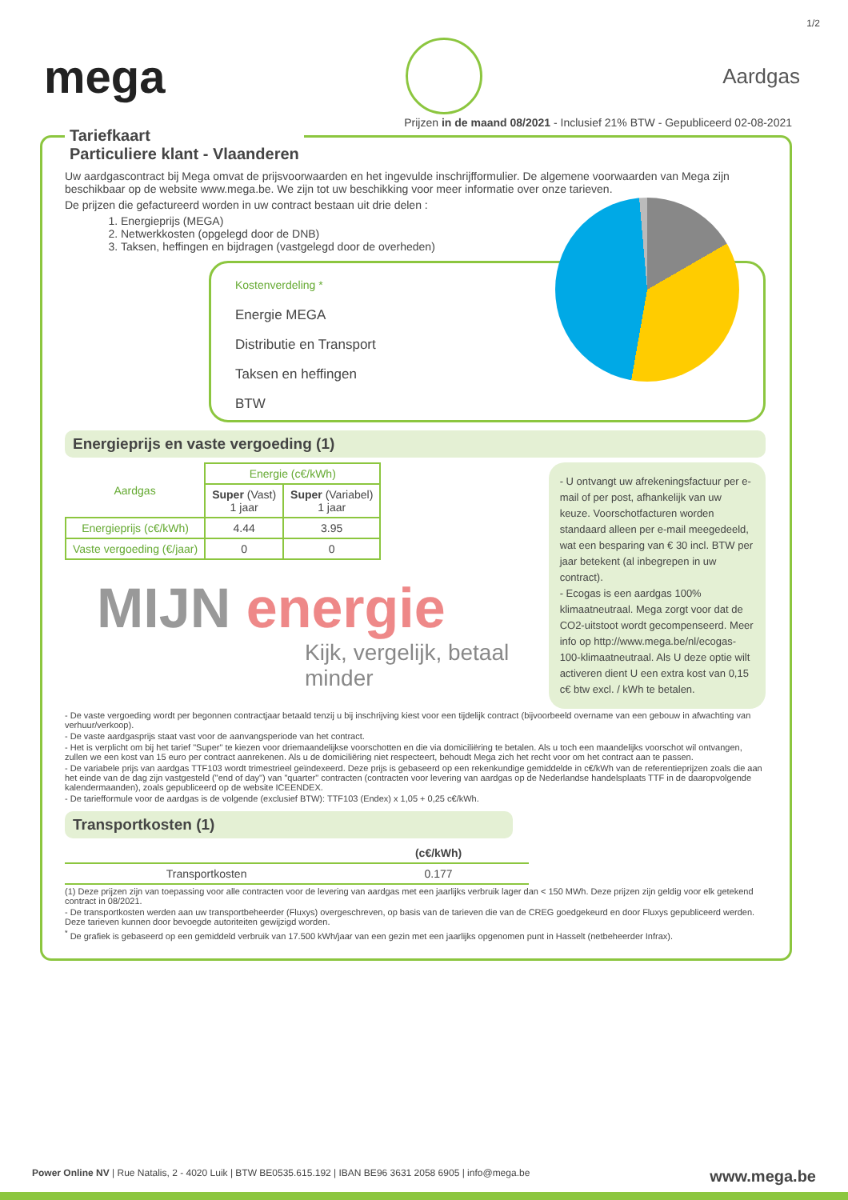1/2
mega
Aardgas
Prijzen in de maand 08/2021 - Inclusief 21% BTW - Gepubliceerd 02-08-2021
Tariefkaart Particuliere klant - Vlaanderen
Uw aardgascontract bij Mega omvat de prijsvoorwaarden en het ingevulde inschrijfformulier. De algemene voorwaarden van Mega zijn beschikbaar op de website www.mega.be. We zijn tot uw beschikking voor meer informatie over onze tarieven.
De prijzen die gefactureerd worden in uw contract bestaan uit drie delen :
1. Energieprijs (MEGA)
2. Netwerkkosten (opgelegd door de DNB)
3. Taksen, heffingen en bijdragen (vastgelegd door de overheden)
Kostenverdeling *
Energie MEGA
Distributie en Transport
Taksen en heffingen
BTW
Energieprijs en vaste vergoeding (1)
| Aardgas | Energie (c€/kWh) | |
| --- | --- | --- |
| | Super (Vast) 1 jaar | Super (Variabel) 1 jaar |
| Energieprijs (c€/kWh) | 4.44 | 3.95 |
| Vaste vergoeding (€/jaar) | 0 | 0 |
MIJN energie
Kijk, vergelijk, betaal minder
- U ontvangt uw afrekeningsfactuur per e-mail of per post, afhankelijk van uw keuze. Voorschotfacturen worden standaard alleen per e-mail meegedeeld, wat een besparing van € 30 incl. BTW per jaar betekent (al inbegrepen in uw contract).
- Ecogas is een aardgas 100% klimaatneutraal. Mega zorgt voor dat de CO2-uitstoot wordt gecompenseerd. Meer info op http://www.mega.be/nl/ecogas-100-klimaatneutraal. Als U deze optie wilt activeren dient U een extra kost van 0,15 c€ btw excl. / kWh te betalen.
- De vaste vergoeding wordt per begonnen contractjaar betaald tenzij u bij inschrijving kiest voor een tijdelijk contract (bijvoorbeeld overname van een gebouw in afwachting van verhuur/verkoop).
- De vaste aardgasprijs staat vast voor de aanvangsperiode van het contract.
- Het is verplicht om bij het tarief "Super" te kiezen voor driemaandelijkse voorschotten en die via domiciliëring te betalen. Als u toch een maandelijks voorschot wil ontvangen, zullen we een kost van 15 euro per contract aanrekenen. Als u de domiciliëring niet respecteert, behoudt Mega zich het recht voor om het contract aan te passen.
- De variabele prijs van aardgas TTF103 wordt trimestrieel geïndexeerd. Deze prijs is gebaseerd op een rekenkundige gemiddelde in c€/kWh van de referentieprijzen zoals die aan het einde van de dag zijn vastgesteld ("end of day") van "quarter" contracten (contracten voor levering van aardgas op de Nederlandse handelsplaats TTF in de daaropvolgende kalendermaanden), zoals gepubliceerd op de website ICEENDEX.
- De tariefformule voor de aardgas is de volgende (exclusief BTW): TTF103 (Endex) x 1,05 + 0,25 c€/kWh.
Transportkosten (1)
| | (c€/kWh) |
| --- | --- |
| Transportkosten | 0.177 |
(1) Deze prijzen zijn van toepassing voor alle contracten voor de levering van aardgas met een jaarlijks verbruik lager dan < 150 MWh. Deze prijzen zijn geldig voor elk getekend contract in 08/2021.
- De transportkosten werden aan uw transportbeheerder (Fluxys) overgeschreven, op basis van de tarieven die van de CREG goedgekeurd en door Fluxys gepubliceerd werden. Deze tarieven kunnen door bevoegde autoriteiten gewijzigd worden.
<sup>*</sup> De grafiek is gebaseerd op een gemiddeld verbruik van 17.500 kWh/jaar van een gezin met een jaarlijks opgenomen punt in Hasselt (netbeheerder Infrax).
Power Online NV | Rue Natalis, 2 - 4020 Luik | BTW BE0535.615.192 | IBAN BE96 3631 2058 6905 | info@mega.be www.mega.be